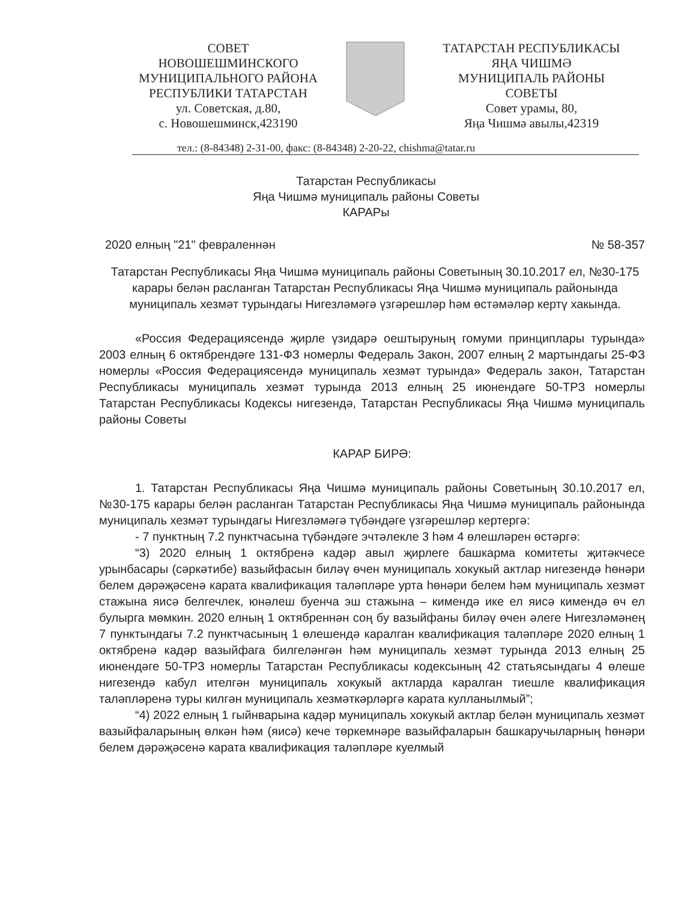СОВЕТ
НОВОШЕШМИНСКОГО
МУНИЦИПАЛЬНОГО РАЙОНА
РЕСПУБЛИКИ ТАТАРСТАН
ул. Советская, д.80,
с. Новошешминск,423190
ТАТАРСТАН РЕСПУБЛИКАСЫ
ЯҢА ЧИШМӘ
МУНИЦИПАЛЬ РАЙОНЫ
СОВЕТЫ
Совет урамы, 80,
Яңа Чишмә авылы,42319
тел.: (8-84348) 2-31-00, факс: (8-84348) 2-20-22, chishma@tatar.ru
Татарстан Республикасы
Яңа Чишмә муниципаль районы Советы
КАРАРы
2020 елның "21" февраленнән № 58-357
Татарстан Республикасы Яңа Чишмә муниципаль районы Советының 30.10.2017 ел, №30-175 карары белән расланган Татарстан Республикасы Яңа Чишмә муниципаль районында муниципаль хезмәт турындагы Нигезләмәгә үзгәрешләр һәм өстәмәләр кертү хакында.
«Россия Федерациясендә җирле үзидарә оештыруның гомуми принциплары турында» 2003 елның 6 октябрендәге 131-ФЗ номерлы Федераль Закон, 2007 елның 2 мартындагы 25-ФЗ номерлы «Россия Федерациясендә муниципаль хезмәт турында» Федераль закон, Татарстан Республикасы муниципаль хезмәт турында 2013 елның 25 июнендәге 50-ТРЗ номерлы Татарстан Республикасы Кодексы нигезендә, Татарстан Республикасы Яңа Чишмә муниципаль районы Советы
КАРАР БИРӘ:
1. Татарстан Республикасы Яңа Чишмә муниципаль районы Советының 30.10.2017 ел, №30-175 карары белән расланган Татарстан Республикасы Яңа Чишмә муниципаль районында муниципаль хезмәт турындагы Нигезләмәгә түбәндәге үзгәрешләр кертергә:
- 7 пунктның 7.2 пунктчасына түбәндәге эчтәлекле 3 һәм 4 өлешләрен өстәргә:
“3) 2020 елның 1 октябренә кадәр авыл җирлеге башкарма комитеты җитәкчесе урынбасары (сәркәтибе) вазыйфасын биләү өчен муниципаль хокукый актлар нигезендә һөнәри белем дәрәҗәсенә карата квалификация таләпләре урта һөнәри белем һәм муниципаль хезмәт стажына яисә белгечлек, юнәлеш буенча эш стажына – кимендә ике ел яисә кимендә өч ел булырга мөмкин. 2020 елның 1 октябреннән соң бу вазыйфаны биләү өчен әлеге Нигезләмәнең 7 пунктындагы 7.2 пунктчасының 1 өлешендә каралган квалификация таләпләре 2020 елның 1 октябренә кадәр вазыйфага билгеләнгән һәм муниципаль хезмәт турында 2013 елның 25 июнендәге 50-ТРЗ номерлы Татарстан Республикасы кодексының 42 статьясындагы 4 өлеше нигезендә кабул ителгән муниципаль хокукый актларда каралган тиешле квалификация таләпләренә туры килгән муниципаль хезмәткәрләргә карата кулланылмый”;
“4) 2022 елның 1 гыйнварына кадәр муниципаль хокукый актлар белән муниципаль хезмәт вазыйфаларының өлкән һәм (яисә) кече төркемнәре вазыйфаларын башкаручыларның һөнәри белем дәрәҗәсенә карата квалификация таләпләре куелмый